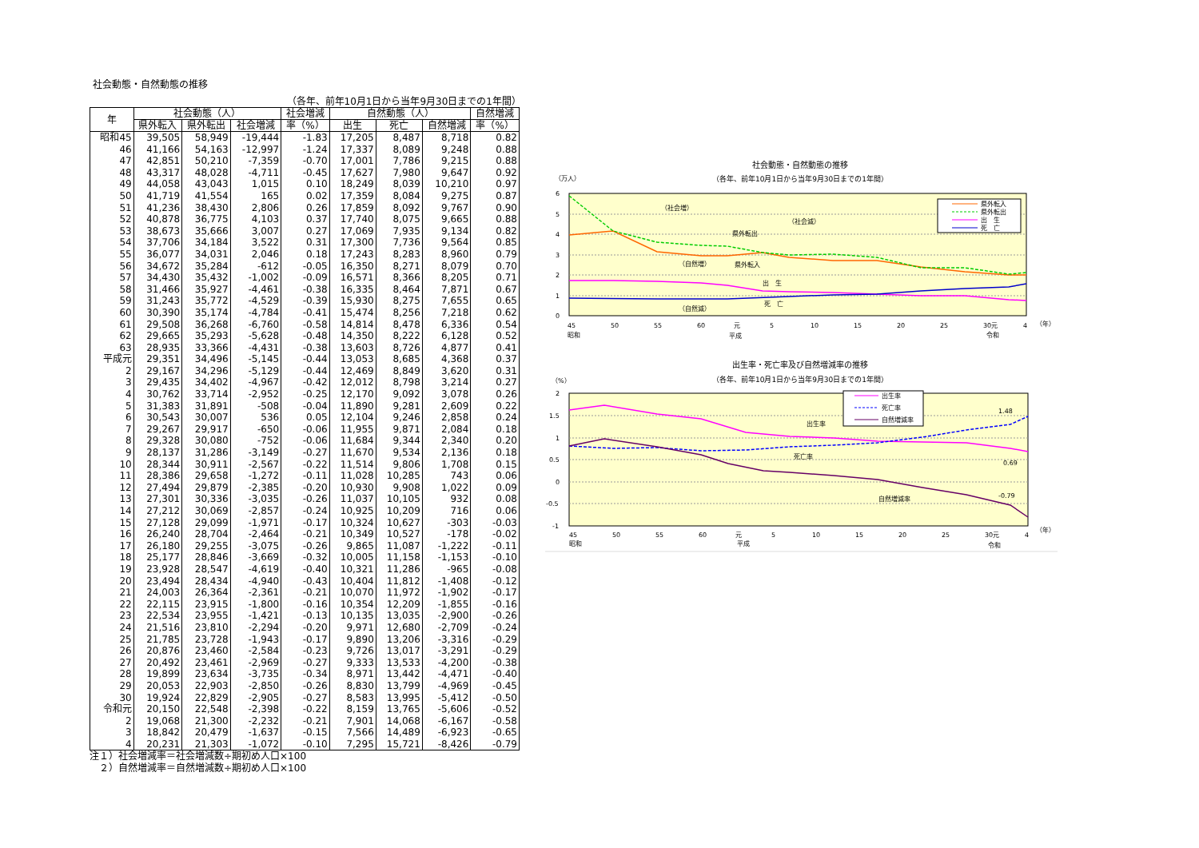社会動態・自然動態の推移
（各年、前年10月1日から当年9月30日までの1年間）
| 年 | 社会動態（人） | | | 社会増減 | 自然動態（人） | | | 自然増減 |
| --- | --- | --- | --- | --- | --- | --- | --- | --- |
| | 県外転入 | 県外転出 | 社会増減 | 率（%） | 出生 | 死亡 | 自然増減 | 率（%） |
| 昭和45 | 39,505 | 58,949 | -19,444 | -1.83 | 17,205 | 8,487 | 8,718 | 0.82 |
| 46 | 41,166 | 54,163 | -12,997 | -1.24 | 17,337 | 8,089 | 9,248 | 0.88 |
| 47 | 42,851 | 50,210 | -7,359 | -0.70 | 17,001 | 7,786 | 9,215 | 0.88 |
| 48 | 43,317 | 48,028 | -4,711 | -0.45 | 17,627 | 7,980 | 9,647 | 0.92 |
| 49 | 44,058 | 43,043 | 1,015 | 0.10 | 18,249 | 8,039 | 10,210 | 0.97 |
| 50 | 41,719 | 41,554 | 165 | 0.02 | 17,359 | 8,084 | 9,275 | 0.87 |
| 51 | 41,236 | 38,430 | 2,806 | 0.26 | 17,859 | 8,092 | 9,767 | 0.90 |
| 52 | 40,878 | 36,775 | 4,103 | 0.37 | 17,740 | 8,075 | 9,665 | 0.88 |
| 53 | 38,673 | 35,666 | 3,007 | 0.27 | 17,069 | 7,935 | 9,134 | 0.82 |
| 54 | 37,706 | 34,184 | 3,522 | 0.31 | 17,300 | 7,736 | 9,564 | 0.85 |
| 55 | 36,077 | 34,031 | 2,046 | 0.18 | 17,243 | 8,283 | 8,960 | 0.79 |
| 56 | 34,672 | 35,284 | -612 | -0.05 | 16,350 | 8,271 | 8,079 | 0.70 |
| 57 | 34,430 | 35,432 | -1,002 | -0.09 | 16,571 | 8,366 | 8,205 | 0.71 |
| 58 | 31,466 | 35,927 | -4,461 | -0.38 | 16,335 | 8,464 | 7,871 | 0.67 |
| 59 | 31,243 | 35,772 | -4,529 | -0.39 | 15,930 | 8,275 | 7,655 | 0.65 |
| 60 | 30,390 | 35,174 | -4,784 | -0.41 | 15,474 | 8,256 | 7,218 | 0.62 |
| 61 | 29,508 | 36,268 | -6,760 | -0.58 | 14,814 | 8,478 | 6,336 | 0.54 |
| 62 | 29,665 | 35,293 | -5,628 | -0.48 | 14,350 | 8,222 | 6,128 | 0.52 |
| 63 | 28,935 | 33,366 | -4,431 | -0.38 | 13,603 | 8,726 | 4,877 | 0.41 |
| 平成元 | 29,351 | 34,496 | -5,145 | -0.44 | 13,053 | 8,685 | 4,368 | 0.37 |
| 2 | 29,167 | 34,296 | -5,129 | -0.44 | 12,469 | 8,849 | 3,620 | 0.31 |
| 3 | 29,435 | 34,402 | -4,967 | -0.42 | 12,012 | 8,798 | 3,214 | 0.27 |
| 4 | 30,762 | 33,714 | -2,952 | -0.25 | 12,170 | 9,092 | 3,078 | 0.26 |
| 5 | 31,383 | 31,891 | -508 | -0.04 | 11,890 | 9,281 | 2,609 | 0.22 |
| 6 | 30,543 | 30,007 | 536 | 0.05 | 12,104 | 9,246 | 2,858 | 0.24 |
| 7 | 29,267 | 29,917 | -650 | -0.06 | 11,955 | 9,871 | 2,084 | 0.18 |
| 8 | 29,328 | 30,080 | -752 | -0.06 | 11,684 | 9,344 | 2,340 | 0.20 |
| 9 | 28,137 | 31,286 | -3,149 | -0.27 | 11,670 | 9,534 | 2,136 | 0.18 |
| 10 | 28,344 | 30,911 | -2,567 | -0.22 | 11,514 | 9,806 | 1,708 | 0.15 |
| 11 | 28,386 | 29,658 | -1,272 | -0.11 | 11,028 | 10,285 | 743 | 0.06 |
| 12 | 27,494 | 29,879 | -2,385 | -0.20 | 10,930 | 9,908 | 1,022 | 0.09 |
| 13 | 27,301 | 30,336 | -3,035 | -0.26 | 11,037 | 10,105 | 932 | 0.08 |
| 14 | 27,212 | 30,069 | -2,857 | -0.24 | 10,925 | 10,209 | 716 | 0.06 |
| 15 | 27,128 | 29,099 | -1,971 | -0.17 | 10,324 | 10,627 | -303 | -0.03 |
| 16 | 26,240 | 28,704 | -2,464 | -0.21 | 10,349 | 10,527 | -178 | -0.02 |
| 17 | 26,180 | 29,255 | -3,075 | -0.26 | 9,865 | 11,087 | -1,222 | -0.11 |
| 18 | 25,177 | 28,846 | -3,669 | -0.32 | 10,005 | 11,158 | -1,153 | -0.10 |
| 19 | 23,928 | 28,547 | -4,619 | -0.40 | 10,321 | 11,286 | -965 | -0.08 |
| 20 | 23,494 | 28,434 | -4,940 | -0.43 | 10,404 | 11,812 | -1,408 | -0.12 |
| 21 | 24,003 | 26,364 | -2,361 | -0.21 | 10,070 | 11,972 | -1,902 | -0.17 |
| 22 | 22,115 | 23,915 | -1,800 | -0.16 | 10,354 | 12,209 | -1,855 | -0.16 |
| 23 | 22,534 | 23,955 | -1,421 | -0.13 | 10,135 | 13,035 | -2,900 | -0.26 |
| 24 | 21,516 | 23,810 | -2,294 | -0.20 | 9,971 | 12,680 | -2,709 | -0.24 |
| 25 | 21,785 | 23,728 | -1,943 | -0.17 | 9,890 | 13,206 | -3,316 | -0.29 |
| 26 | 20,876 | 23,460 | -2,584 | -0.23 | 9,726 | 13,017 | -3,291 | -0.29 |
| 27 | 20,492 | 23,461 | -2,969 | -0.27 | 9,333 | 13,533 | -4,200 | -0.38 |
| 28 | 19,899 | 23,634 | -3,735 | -0.34 | 8,971 | 13,442 | -4,471 | -0.40 |
| 29 | 20,053 | 22,903 | -2,850 | -0.26 | 8,830 | 13,799 | -4,969 | -0.45 |
| 30 | 19,924 | 22,829 | -2,905 | -0.27 | 8,583 | 13,995 | -5,412 | -0.50 |
| 令和元 | 20,150 | 22,548 | -2,398 | -0.22 | 8,159 | 13,765 | -5,606 | -0.52 |
| 2 | 19,068 | 21,300 | -2,232 | -0.21 | 7,901 | 14,068 | -6,167 | -0.58 |
| 3 | 18,842 | 20,479 | -1,637 | -0.15 | 7,566 | 14,489 | -6,923 | -0.65 |
| 4 | 20,231 | 21,303 | -1,072 | -0.10 | 7,295 | 15,721 | -8,426 | -0.79 |
注１）社会増減率＝社会増減数÷期初め人口×100
　２）自然増減率＝自然増減数÷期初め人口×100
社会動態・自然動態の推移
（各年、前年10月1日から当年9月30日までの1年間）
（万人）
6
5
4
3
2
1
0
（社会増）
県外転出
（社会減）
（自然増）
県外転入
出　生
（自然減）
死　亡
県外転入
県外転出
出　生
死　亡
45
50
55
60
元
5
10
15
20
25
30元
4
（年）
昭和
平成
令和
出生率・死亡率及び自然増減率の推移
（各年、前年10月1日から当年9月30日までの1年間）
（%）
2
1.5
1
0.5
0
-0.5
-1
出生率
死亡率
自然増減率
1.48
0.69
-0.79
出生率
死亡率
自然増減率
45
50
55
60
元
5
10
15
20
25
30元
4
（年）
昭和
平成
令和